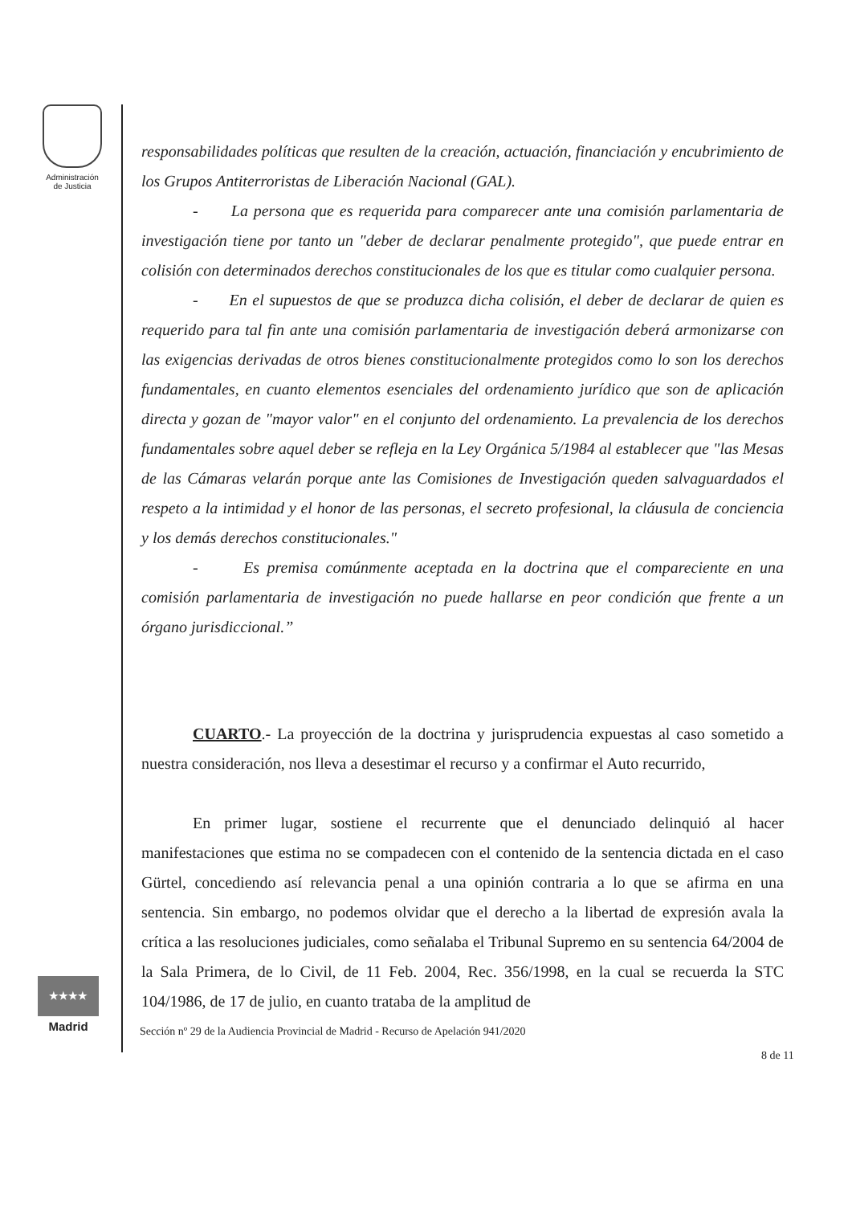Administración
de Justicia
★★★★ ★★★
Madrid
responsabilidades políticas que resulten de la creación, actuación, financiación y encubrimiento de los Grupos Antiterroristas de Liberación Nacional (GAL).
- La persona que es requerida para comparecer ante una comisión parlamentaria de investigación tiene por tanto un "deber de declarar penalmente protegido", que puede entrar en colisión con determinados derechos constitucionales de los que es titular como cualquier persona.
- En el supuestos de que se produzca dicha colisión, el deber de declarar de quien es requerido para tal fin ante una comisión parlamentaria de investigación deberá armonizarse con las exigencias derivadas de otros bienes constitucionalmente protegidos como lo son los derechos fundamentales, en cuanto elementos esenciales del ordenamiento jurídico que son de aplicación directa y gozan de "mayor valor" en el conjunto del ordenamiento. La prevalencia de los derechos fundamentales sobre aquel deber se refleja en la Ley Orgánica 5/1984 al establecer que "las Mesas de las Cámaras velarán porque ante las Comisiones de Investigación queden salvaguardados el respeto a la intimidad y el honor de las personas, el secreto profesional, la cláusula de conciencia y los demás derechos constitucionales."
- Es premisa comúnmente aceptada en la doctrina que el compareciente en una comisión parlamentaria de investigación no puede hallarse en peor condición que frente a un órgano jurisdiccional.”
CUARTO.- La proyección de la doctrina y jurisprudencia expuestas al caso sometido a nuestra consideración, nos lleva a desestimar el recurso y a confirmar el Auto recurrido,
En primer lugar, sostiene el recurrente que el denunciado delinquió al hacer manifestaciones que estima no se compadecen con el contenido de la sentencia dictada en el caso Gürtel, concediendo así relevancia penal a una opinión contraria a lo que se afirma en una sentencia. Sin embargo, no podemos olvidar que el derecho a la libertad de expresión avala la crítica a las resoluciones judiciales, como señalaba el Tribunal Supremo en su sentencia 64/2004 de la Sala Primera, de lo Civil, de 11 Feb. 2004, Rec. 356/1998, en la cual se recuerda la STC 104/1986, de 17 de julio, en cuanto trataba de la amplitud de
Sección nº 29 de la Audiencia Provincial de Madrid - Recurso de Apelación 941/2020
8 de 11